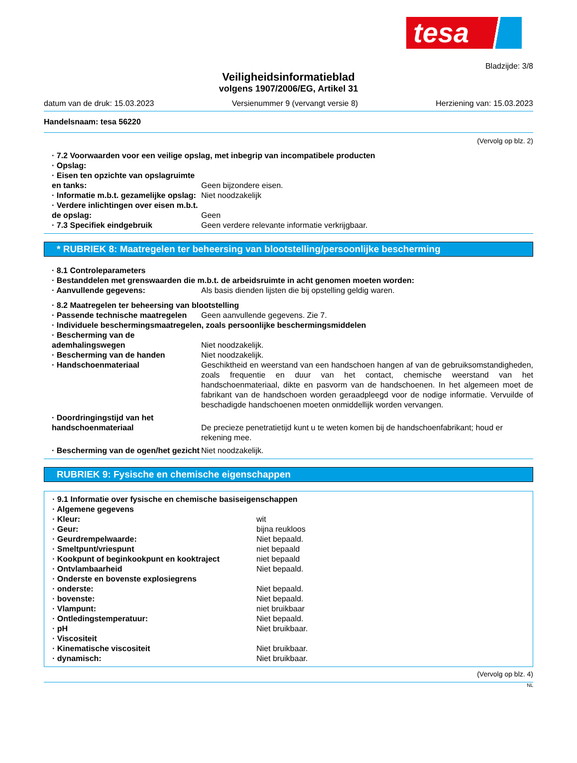tesa
Bladzijde: 3/8
Veiligheidsinformatieblad
volgens 1907/2006/EG, Artikel 31
datum van de druk: 15.03.2023 Versienummer 9 (vervangt versie 8) Herziening van: 15.03.2023
Handelsnaam: tesa 56220
(Vervolg op blz. 2)
· 7.2 Voorwaarden voor een veilige opslag, met inbegrip van incompatibele producten
· Opslag:
· Eisen ten opzichte van opslagruimte en tanks:
Geen bijzondere eisen.
· Informatie m.b.t. gezamelijke opslag:
Niet noodzakelijk
· Verdere inlichtingen over eisen m.b.t. de opslag:
Geen
· 7.3 Specifiek eindgebruik Geen verdere relevante informatie verkrijgbaar.
* RUBRIEK 8: Maatregelen ter beheersing van blootstelling/persoonlijke bescherming
· 8.1 Controleparameters
· Bestanddelen met grenswaarden die m.b.t. de arbeidsruimte in acht genomen moeten worden:
· Aanvullende gegevens: Als basis dienden lijsten die bij opstelling geldig waren.
· 8.2 Maatregelen ter beheersing van blootstelling
· Passende technische maatregelen
Geen aanvullende gegevens. Zie 7.
· Individuele beschermingsmaatregelen, zoals persoonlijke beschermingsmiddelen
· Bescherming van de ademhalingswegen
Niet noodzakelijk.
· Bescherming van de handen Niet noodzakelijk.
· Handschoenmateriaal Geschiktheid en weerstand van een handschoen hangen af van de gebruiksomstandigheden, zoals frequentie en duur van het contact, chemische weerstand van het handschoenmateriaal, dikte en pasvorm van de handschoenen. In het algemeen moet de fabrikant van de handschoen worden geraadpleegd voor de nodige informatie. Vervuilde of beschadigde handschoenen moeten onmiddellijk worden vervangen.
· Doordringingstijd van het handschoenmateriaal
De precieze penetratietijd kunt u te weten komen bij de handschoenfabrikant; houd er rekening mee.
· Bescherming van de ogen/het gezicht
Niet noodzakelijk.
RUBRIEK 9: Fysische en chemische eigenschappen
· 9.1 Informatie over fysische en chemische basiseigenschappen
· Algemene gegevens
· Kleur: wit
· Geur: bijna reukloos
· Geurdrempelwaarde: Niet bepaald.
· Smeltpunt/vriespunt niet bepaald
· Kookpunt of beginkookpunt en kooktraject niet bepaald
· Ontvlambaarheid Niet bepaald.
· Onderste en bovenste explosiegrens
· onderste: Niet bepaald.
· bovenste: Niet bepaald.
· Vlampunt: niet bruikbaar
· Ontledingstemperatuur: Niet bepaald.
· pH Niet bruikbaar.
· Viscositeit
· Kinematische viscositeit Niet bruikbaar.
· dynamisch: Niet bruikbaar.
(Vervolg op blz. 4)
NL